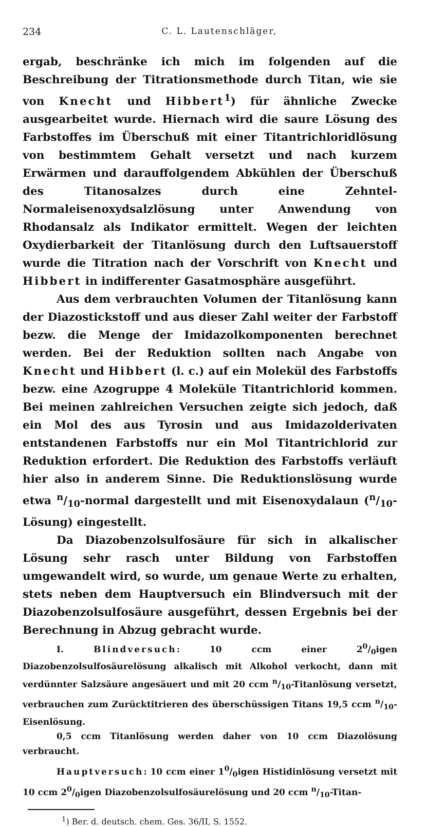234 C. L. Lautenschläger,
ergab, beschränke ich mich im folgenden auf die Beschreibung der Titrationsmethode durch Titan, wie sie von Knecht und Hibbert<sup>1</sup>) für ähnliche Zwecke ausgearbeitet wurde. Hiernach wird die saure Lösung des Farbstoffes im Überschuß mit einer Titantrichloridlösung von bestimmtem Gehalt versetzt und nach kurzem Erwärmen und darauffolgendem Abkühlen der Überschuß des Titanosalzes durch eine Zehntel-Normaleisenoxydsalzlösung unter Anwendung von Rhodansalz als Indikator ermittelt. Wegen der leichten Oxydierbarkeit der Titanlösung durch den Luftsauerstoff wurde die Titration nach der Vorschrift von Knecht und Hibbert in indifferenter Gasatmosphäre ausgeführt.
Aus dem verbrauchten Volumen der Titanlösung kann der Diazostickstoff und aus dieser Zahl weiter der Farbstoff bezw. die Menge der Imidazolkomponenten berechnet werden. Bei der Reduktion sollten nach Angabe von Knecht und Hibbert (l. c.) auf ein Molekül des Farbstoffs bezw. eine Azogruppe 4 Moleküle Titantrichlorid kommen. Bei meinen zahlreichen Versuchen zeigte sich jedoch, daß ein Mol des aus Tyrosin und aus Imidazolderivaten entstandenen Farbstoffs nur ein Mol Titantrichlorid zur Reduktion erfordert. Die Reduktion des Farbstoffs verläuft hier also in anderem Sinne. Die Reduktionslösung wurde etwa n/10-normal dargestellt und mit Eisenoxydalaun (n/10-Lösung) eingestellt.
Da Diazobenzolsulfosäure für sich in alkalischer Lösung sehr rasch unter Bildung von Farbstoffen umgewandelt wird, so wurde, um genaue Werte zu erhalten, stets neben dem Hauptversuch ein Blindversuch mit der Diazobenzolsulfosäure ausgeführt, dessen Ergebnis bei der Berechnung in Abzug gebracht wurde.
I. Blindversuch: 10 ccm einer 20/0igen Diazobenzolsulfosäurelösung alkalisch mit Alkohol verkocht, dann mit verdünnter Salzsäure angesäuert und mit 20 ccm n/10-Titanlösung versetzt, verbrauchen zum Zurücktitrieren des überschüssigen Titans 19,5 ccm n/10-Eisenlösung.
0,5 ccm Titanlösung werden daher von 10 ccm Diazolösung verbraucht.
Hauptversuch: 10 ccm einer 10/0igen Histidinlösung versetzt mit 10 ccm 20/0igen Diazobenzolsulfosäurelösung und 20 ccm n/10-Titan-
<sup>1</sup>) Ber. d. deutsch. chem. Ges. 36/II, S. 1552.